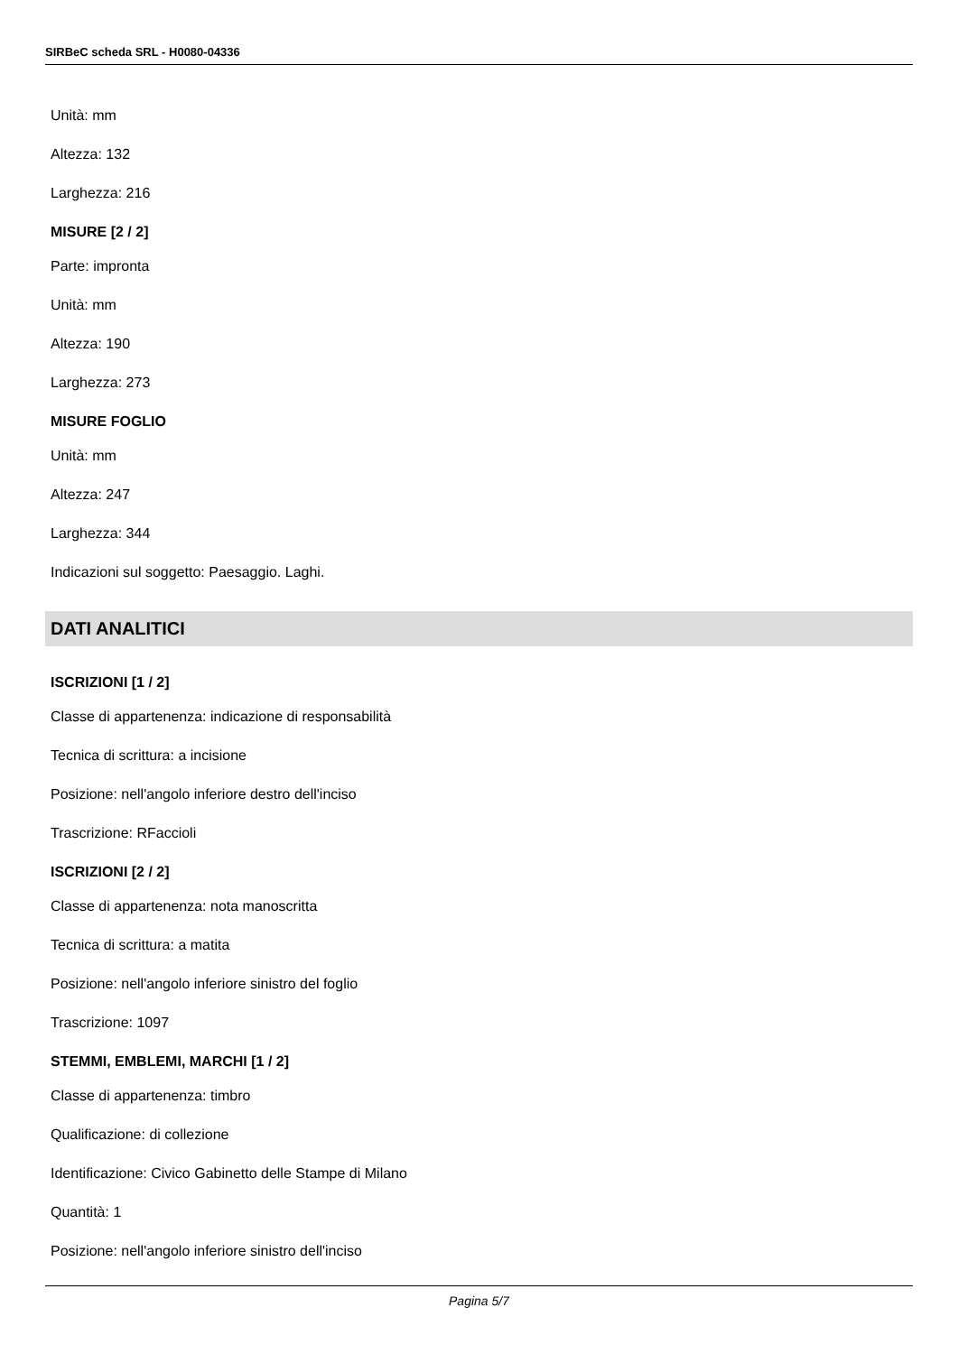SIRBeC scheda SRL - H0080-04336
Unità: mm
Altezza: 132
Larghezza: 216
MISURE [2 / 2]
Parte: impronta
Unità: mm
Altezza: 190
Larghezza: 273
MISURE FOGLIO
Unità: mm
Altezza: 247
Larghezza: 344
Indicazioni sul soggetto: Paesaggio. Laghi.
DATI ANALITICI
ISCRIZIONI [1 / 2]
Classe di appartenenza: indicazione di responsabilità
Tecnica di scrittura: a incisione
Posizione: nell'angolo inferiore destro dell'inciso
Trascrizione: RFaccioli
ISCRIZIONI [2 / 2]
Classe di appartenenza: nota manoscritta
Tecnica di scrittura: a matita
Posizione: nell'angolo inferiore sinistro del foglio
Trascrizione: 1097
STEMMI, EMBLEMI, MARCHI [1 / 2]
Classe di appartenenza: timbro
Qualificazione: di collezione
Identificazione: Civico Gabinetto delle Stampe di Milano
Quantità: 1
Posizione: nell'angolo inferiore sinistro dell'inciso
Pagina 5/7